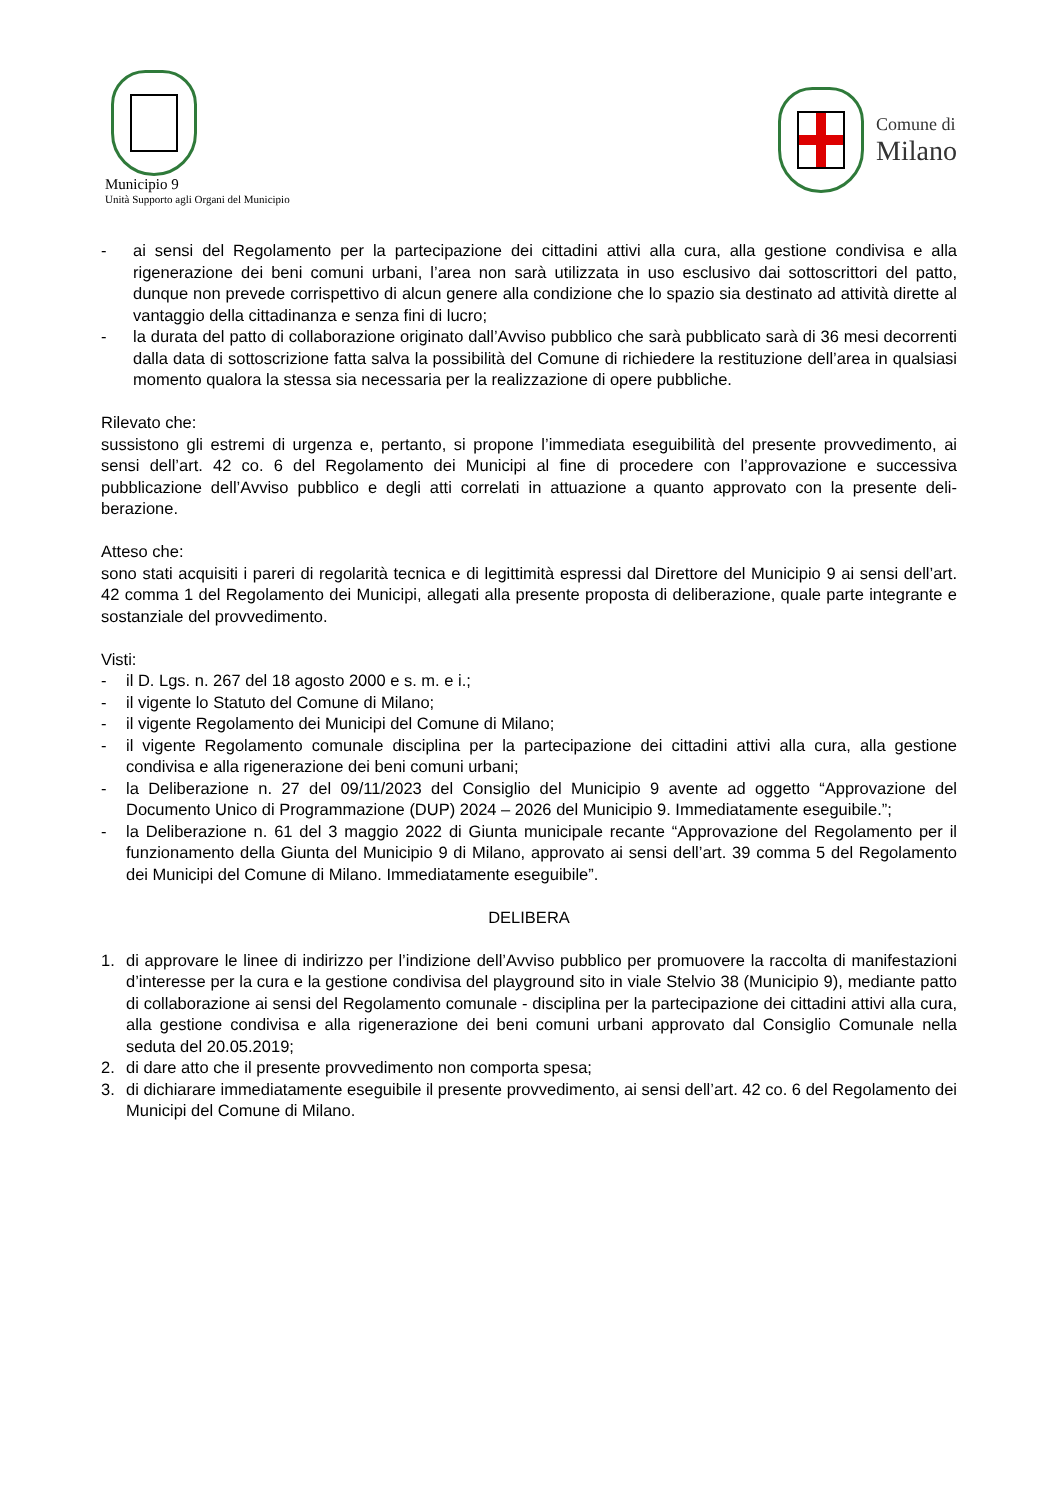Municipio 9
Unità Supporto agli Organi del Municipio
Comune di
Milano
- ai sensi del Regolamento per la partecipazione dei cittadini attivi alla cura, alla gestione condivisa e alla rigenerazione dei beni comuni urbani, l’area non sarà utilizzata in uso esclusivo dai sottoscrittori del patto, dunque non prevede corrispettivo di alcun genere alla condizione che lo spazio sia destinato ad attività dirette al vantaggio della cittadinanza e senza fini di lucro;
- la durata del patto di collaborazione originato dall’Avviso pubblico che sarà pubblicato sarà di 36 mesi de­correnti dalla data di sottoscrizione fatta salva la possibilità del Comune di richiedere la restituzione dell’area in qualsiasi momento qualora la stessa sia necessaria per la realizzazione di opere pubbliche.
Rilevato che:
sussistono gli estremi di urgenza e, pertanto, si propone l’immediata eseguibilità del presente provvedimento, ai sensi dell’art. 42 co. 6 del Regolamento dei Municipi al fine di procedere con l’approvazione e successiva pubblicazione dell’Avviso pubblico e degli atti correlati in attuazione a quanto approvato con la presente deli­berazione.
Atteso che:
sono stati acquisiti i pareri di regolarità tecnica e di legittimità espressi dal Direttore del Municipio 9 ai sensi dell’art. 42 comma 1 del Regolamento dei Municipi, allegati alla presente proposta di deliberazione, quale par­te integrante e sostanziale del provvedimento.
Visti:
- il D. Lgs. n. 267 del 18 agosto 2000 e s. m. e i.;
- il vigente lo Statuto del Comune di Milano;
- il vigente Regolamento dei Municipi del Comune di Milano;
- il vigente Regolamento comunale disciplina per la partecipazione dei cittadini attivi alla cura, alla gestione condivisa e alla rigenerazione dei beni comuni urbani;
- la Deliberazione n. 27 del 09/11/2023 del Consiglio del Municipio 9 avente ad oggetto “Approvazione del Documento Unico di Programmazione (DUP) 2024 – 2026 del Municipio 9. Immediatamente esegui­bile.”;
- la Deliberazione n. 61 del 3 maggio 2022 di Giunta municipale recante “Approvazione del Regolamento per il funzionamento della Giunta del Municipio 9 di Milano, approvato ai sensi dell’art. 39 comma 5 del Regolamento dei Municipi del Comune di Milano. Immediatamente eseguibile”.
DELIBERA
1. di approvare le linee di indirizzo per l’indizione dell’Avviso pubblico per promuovere la raccolta di manife­stazioni d’interesse per la cura e la gestione condivisa del playground sito in viale Stelvio 38 (Municipio 9), mediante patto di collaborazione ai sensi del Regolamento comunale - disciplina per la partecipazione dei cittadini attivi alla cura, alla gestione condivisa e alla rigenerazione dei beni comuni urbani approvato dal Consiglio Comunale nella seduta del 20.05.2019;
2. di dare atto che il presente provvedimento non comporta spesa;
3. di dichiarare immediatamente eseguibile il presente provvedimento, ai sensi dell’art. 42 co. 6 del Regola­mento dei Municipi del Comune di Milano.